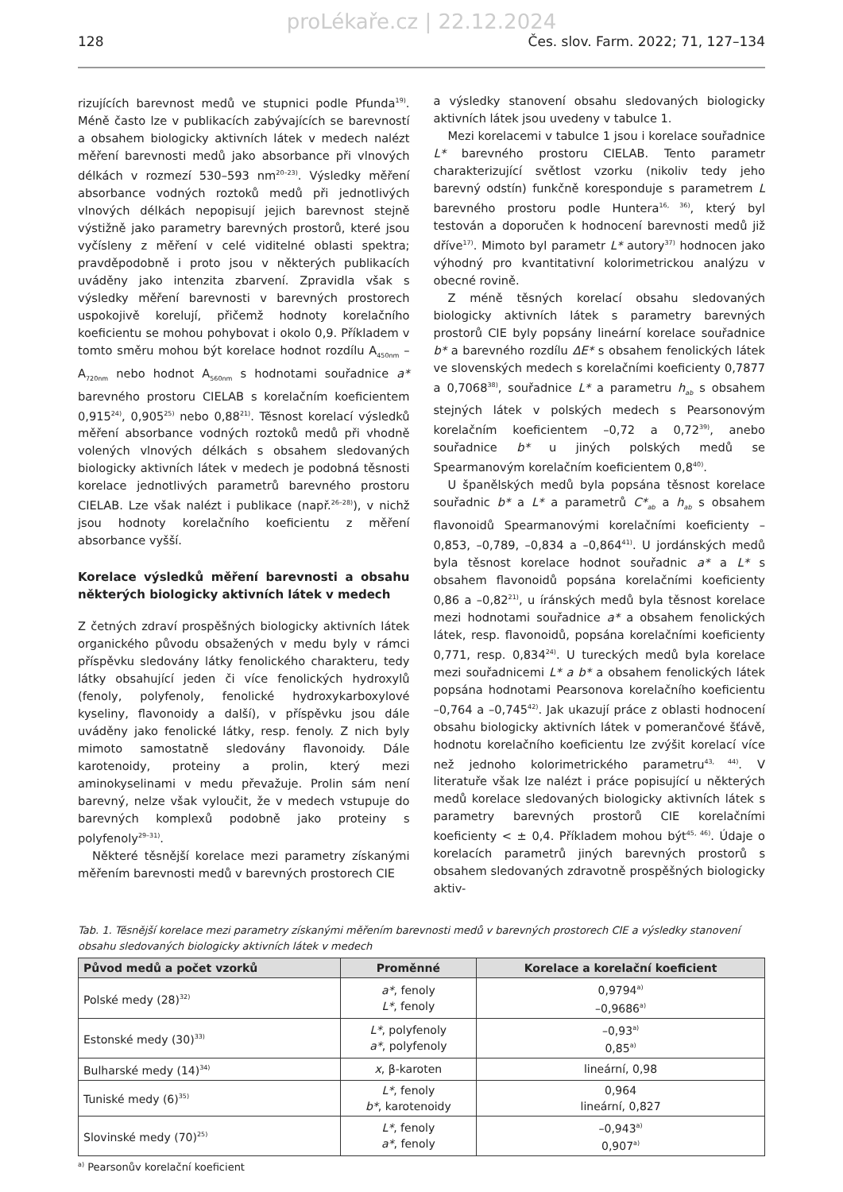proLékaře.cz | 22.12.2024
128 Čes. slov. Farm. 2022; 71, 127–134
rizujících barevnost medů ve stupnici podle Pfunda<sup>19)</sup>. Méně často lze v publikacích zabývajících se barevností a obsahem biologicky aktivních látek v medech nalézt měření barevnosti medů jako absorbance při vlnových délkách v rozmezí 530–593 nm<sup>20–23)</sup>. Výsledky měření absorbance vodných roztoků medů při jednotlivých vlnových délkách nepopisují jejich barevnost stejně výstižně jako parametry barevných prostorů, které jsou vyčísleny z měření v celé viditelné oblasti spektra; pravděpodobně i proto jsou v některých publikacích uváděny jako intenzita zbarvení. Zpravidla však s výsledky měření barevnosti v barevných prostorech uspokojivě korelují, přičemž hodnoty korelačního koeficientu se mohou pohybovat i okolo 0,9. Příkladem v tomto směru mohou být korelace hodnot rozdílu A<sub>450nm</sub> – A<sub>720nm</sub> nebo hodnot A<sub>560nm</sub> s hodnotami souřadnice a* barevného prostoru CIELAB s korelačním koeficientem 0,915<sup>24)</sup>, 0,905<sup>25)</sup> nebo 0,88<sup>21)</sup>. Těsnost korelací výsledků měření absorbance vodných roztoků medů při vhodně volených vlnových délkách s obsahem sledovaných biologicky aktivních látek v medech je podobná těsnosti korelace jednotlivých parametrů barevného prostoru CIELAB. Lze však nalézt i publikace (např.<sup>26–28)</sup>), v nichž jsou hodnoty korelačního koeficientu z měření absorbance vyšší.
Korelace výsledků měření barevnosti a obsahu některých biologicky aktivních látek v medech
Z četných zdraví prospěšných biologicky aktivních látek organického původu obsažených v medu byly v rámci příspěvku sledovány látky fenolického charakteru, tedy látky obsahující jeden či více fenolických hydroxylů (fenoly, polyfenoly, fenolické hydroxykarboxylové kyseliny, flavonoidy a další), v příspěvku jsou dále uváděny jako fenolické látky, resp. fenoly. Z nich byly mimoto samostatně sledovány flavonoidy. Dále karotenoidy, proteiny a prolin, který mezi aminokyselinami v medu převažuje. Prolin sám není barevný, nelze však vyloučit, že v medech vstupuje do barevných komplexů podobně jako proteiny s polyfenoly<sup>29–31)</sup>.
Některé těsnější korelace mezi parametry získanými měřením barevnosti medů v barevných prostorech CIE
a výsledky stanovení obsahu sledovaných biologicky aktivních látek jsou uvedeny v tabulce 1.
Mezi korelacemi v tabulce 1 jsou i korelace souřadnice L* barevného prostoru CIELAB. Tento parametr charakterizující světlost vzorku (nikoliv tedy jeho barevný odstín) funkčně koresponduje s parametrem L barevného prostoru podle Huntera<sup>16, 36)</sup>, který byl testován a doporučen k hodnocení barevnosti medů již dříve<sup>17)</sup>. Mimoto byl parametr L* autory<sup>37)</sup> hodnocen jako výhodný pro kvantitativní kolorimetrickou analýzu v obecné rovině.
Z méně těsných korelací obsahu sledovaných biologicky aktivních látek s parametry barevných prostorů CIE byly popsány lineární korelace souřadnice b* a barevného rozdílu ΔE* s obsahem fenolických látek ve slovenských medech s korelačními koeficienty 0,7877 a 0,7068<sup>38)</sup>, souřadnice L* a parametru h<sub>ab</sub> s obsahem stejných látek v polských medech s Pearsonovým korelačním koeficientem –0,72 a 0,72<sup>39)</sup>, anebo souřadnice b* u jiných polských medů se Spearmanovým korelačním koeficientem 0,8<sup>40)</sup>.
U španělských medů byla popsána těsnost korelace souřadnic b* a L* a parametrů C*<sub>ab</sub> a h<sub>ab</sub> s obsahem flavonoidů Spearmanovými korelačními koeficienty –0,853, –0,789, –0,834 a –0,864<sup>41)</sup>. U jordánských medů byla těsnost korelace hodnot souřadnic a* a L* s obsahem flavonoidů popsána korelačními koeficienty 0,86 a –0,82<sup>21)</sup>, u íránských medů byla těsnost korelace mezi hodnotami souřadnice a* a obsahem fenolických látek, resp. flavonoidů, popsána korelačními koeficienty 0,771, resp. 0,834<sup>24)</sup>. U tureckých medů byla korelace mezi souřadnicemi L* a b* a obsahem fenolických látek popsána hodnotami Pearsonova korelačního koeficientu –0,764 a –0,745<sup>42)</sup>. Jak ukazují práce z oblasti hodnocení obsahu biologicky aktivních látek v pomerančové šťávě, hodnotu korelačního koeficientu lze zvýšit korelací více než jednoho kolorimetrického parametru<sup>43, 44)</sup>. V literatuře však lze nalézt i práce popisující u některých medů korelace sledovaných biologicky aktivních látek s parametry barevných prostorů CIE korelačními koeficienty < ± 0,4. Příkladem mohou být<sup>45, 46)</sup>. Údaje o korelacích parametrů jiných barevných prostorů s obsahem sledovaných zdravotně prospěšných biologicky aktiv-
Tab. 1. Těsnější korelace mezi parametry získanými měřením barevnosti medů v barevných prostorech CIE a výsledky stanovení obsahu sledovaných biologicky aktivních látek v medech
| Původ medů a počet vzorků | Proměnné | Korelace a korelační koeficient |
| --- | --- | --- |
| Polské medy (28)<sup>32)</sup> | a* , fenoly L* , fenoly | 0,9794<sup>a)</sup> –0,9686<sup>a)</sup> |
| Estonské medy (30)<sup>33)</sup> | L* , polyfenoly a* , polyfenoly | –0,93<sup>a)</sup> 0,85<sup>a)</sup> |
| Bulharské medy (14)<sup>34)</sup> | x , β-karoten | lineární, 0,98 |
| Tuniské medy (6)<sup>35)</sup> | L* , fenoly b* , karotenoidy | 0,964 lineární, 0,827 |
| Slovinské medy (70)<sup>25)</sup> | L* , fenoly a* , fenoly | –0,943<sup>a)</sup> 0,907<sup>a)</sup> |
<sup>a)</sup> Pearsonův korelační koeficient